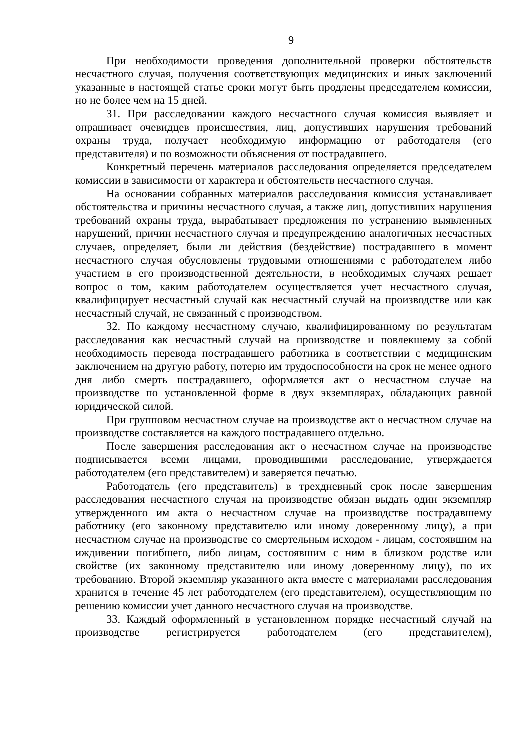9
При необходимости проведения дополнительной проверки обстоятельств несчастного случая, получения соответствующих медицинских и иных заключений указанные в настоящей статье сроки могут быть продлены председателем комиссии, но не более чем на 15 дней.
31. При расследовании каждого несчастного случая комиссия выявляет и опрашивает очевидцев происшествия, лиц, допустивших нарушения требований охраны труда, получает необходимую информацию от работодателя (его представителя) и по возможности объяснения от пострадавшего.
Конкретный перечень материалов расследования определяется председателем комиссии в зависимости от характера и обстоятельств несчастного случая.
На основании собранных материалов расследования комиссия устанавливает обстоятельства и причины несчастного случая, а также лиц, допустивших нарушения требований охраны труда, вырабатывает предложения по устранению выявленных нарушений, причин несчастного случая и предупреждению аналогичных несчастных случаев, определяет, были ли действия (бездействие) пострадавшего в момент несчастного случая обусловлены трудовыми отношениями с работодателем либо участием в его производственной деятельности, в необходимых случаях решает вопрос о том, каким работодателем осуществляется учет несчастного случая, квалифицирует несчастный случай как несчастный случай на производстве или как несчастный случай, не связанный с производством.
32. По каждому несчастному случаю, квалифицированному по результатам расследования как несчастный случай на производстве и повлекшему за собой необходимость перевода пострадавшего работника в соответствии с медицинским заключением на другую работу, потерю им трудоспособности на срок не менее одного дня либо смерть пострадавшего, оформляется акт о несчастном случае на производстве по установленной форме в двух экземплярах, обладающих равной юридической силой.
При групповом несчастном случае на производстве акт о несчастном случае на производстве составляется на каждого пострадавшего отдельно.
После завершения расследования акт о несчастном случае на производстве подписывается всеми лицами, проводившими расследование, утверждается работодателем (его представителем) и заверяется печатью.
Работодатель (его представитель) в трехдневный срок после завершения расследования несчастного случая на производстве обязан выдать один экземпляр утвержденного им акта о несчастном случае на производстве пострадавшему работнику (его законному представителю или иному доверенному лицу), а при несчастном случае на производстве со смертельным исходом - лицам, состоявшим на иждивении погибшего, либо лицам, состоявшим с ним в близком родстве или свойстве (их законному представителю или иному доверенному лицу), по их требованию. Второй экземпляр указанного акта вместе с материалами расследования хранится в течение 45 лет работодателем (его представителем), осуществляющим по решению комиссии учет данного несчастного случая на производстве.
33. Каждый оформленный в установленном порядке несчастный случай на производстве регистрируется работодателем (его представителем),